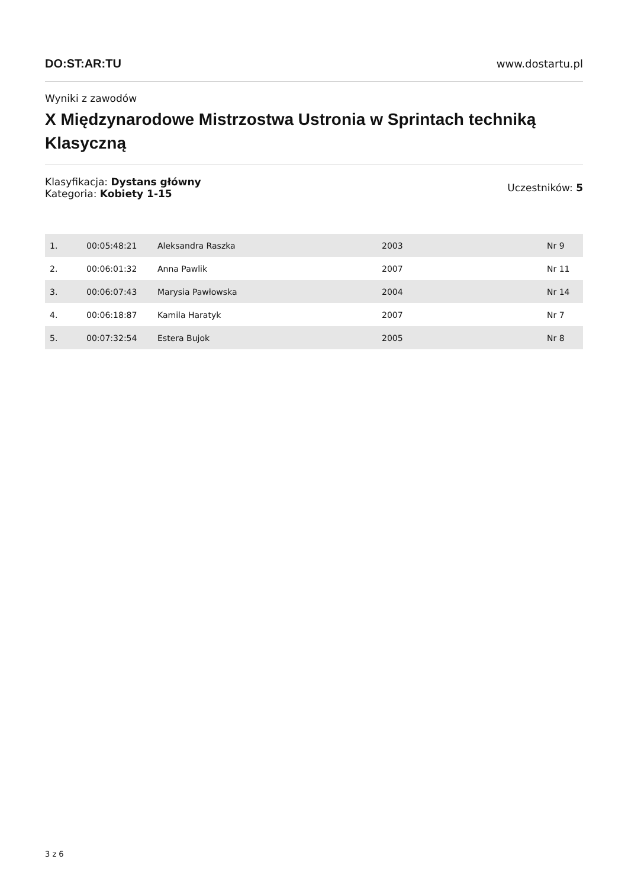DO:ST:AR:TU www.dostartu.pl
Wyniki z zawodów
X Międzynarodowe Mistrzostwa Ustronia w Sprintach techniką Klasyczną
Klasyfikacja: Dystans główny
Kategoria: Kobiety 1-15
Uczestników: 5
| 1. | 00:05:48:21 | Aleksandra Raszka | 2003 | Nr 9 |
| 2. | 00:06:01:32 | Anna Pawlik | 2007 | Nr 11 |
| 3. | 00:06:07:43 | Marysia Pawłowska | 2004 | Nr 14 |
| 4. | 00:06:18:87 | Kamila Haratyk | 2007 | Nr 7 |
| 5. | 00:07:32:54 | Estera Bujok | 2005 | Nr 8 |
3 z 6